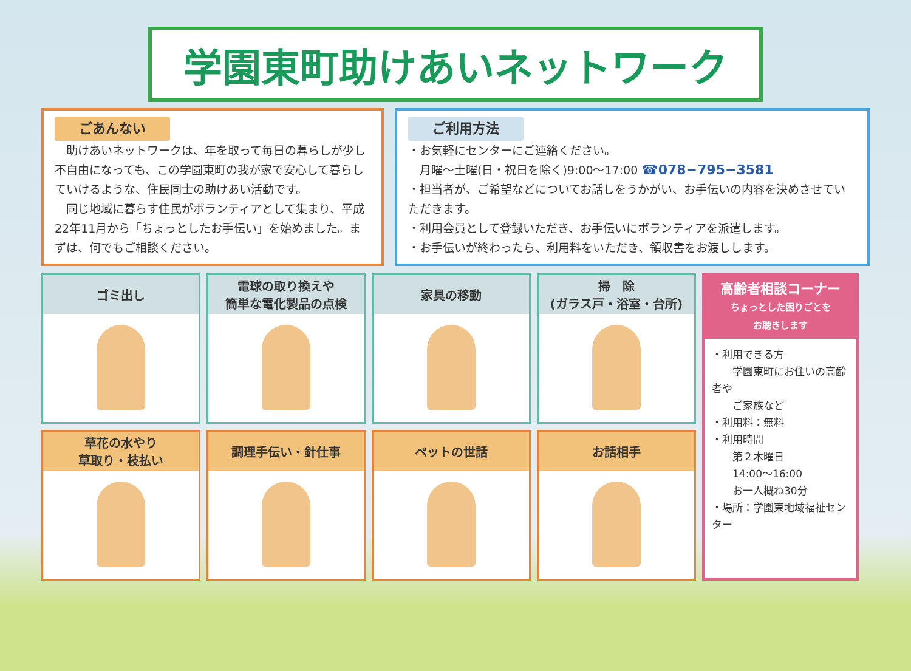学園東町助けあいネットワーク
ごあんない
　助けあいネットワークは、年を取って毎日の暮らしが少し不自由になっても、この学園東町の我が家で安心して暮らしていけるような、住民同士の助けあい活動です。
　同じ地域に暮らす住民がボランティアとして集まり、平成22年11月から「ちょっとしたお手伝い」を始めました。まずは、何でもご相談ください。
ご利用方法
・お気軽にセンターにご連絡ください。
　月曜～土曜(日・祝日を除く)9:00～17:00 ☎078−795−3581
・担当者が、ご希望などについてお話しをうかがい、お手伝いの内容を決めさせていただきます。
・利用会員として登録いただき、お手伝いにボランティアを派遣します。
・お手伝いが終わったら、利用料をいただき、領収書をお渡しします。
ゴミ出し
電球の取り換えや
簡単な電化製品の点検
家具の移動
掃　除
(ガラス戸・浴室・台所)
草花の水やり
草取り・枝払い
調理手伝い・針仕事
ペットの世話
お話相手
高齢者相談コーナー
ちょっとした困りごとを
お聴きします
・利用できる方
　　学園東町にお住いの高齢者や
　　ご家族など
・利用料：無料
・利用時間
　　第２木曜日
　　14:00～16:00
　　お一人概ね30分
・場所：学園東地域福祉センター